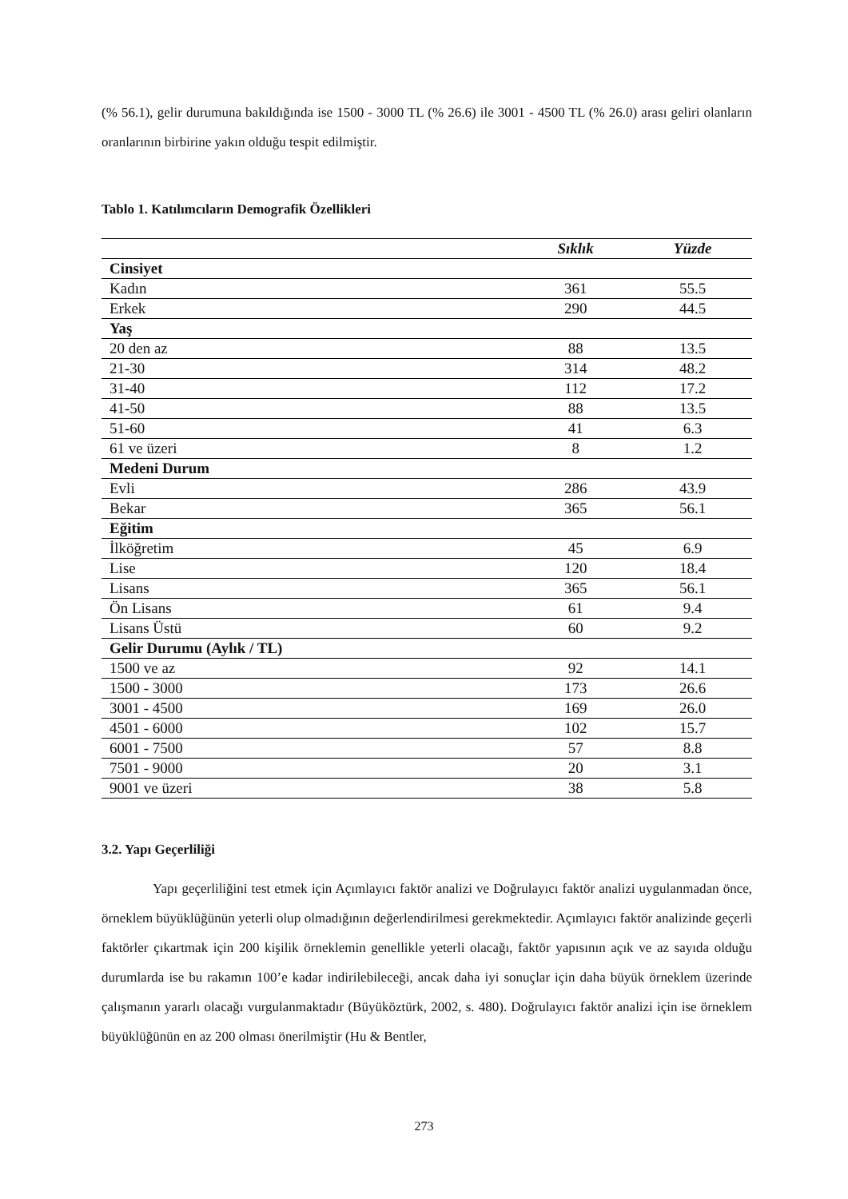(% 56.1), gelir durumuna bakıldığında ise 1500 - 3000 TL (% 26.6) ile 3001 - 4500 TL (% 26.0) arası geliri olanların oranlarının birbirine yakın olduğu tespit edilmiştir.
Tablo 1. Katılımcıların Demografik Özellikleri
| | Sıklık | Yüzde |
| --- | --- | --- |
| Cinsiyet | | |
| Kadın | 361 | 55.5 |
| Erkek | 290 | 44.5 |
| Yaş | | |
| 20 den az | 88 | 13.5 |
| 21-30 | 314 | 48.2 |
| 31-40 | 112 | 17.2 |
| 41-50 | 88 | 13.5 |
| 51-60 | 41 | 6.3 |
| 61 ve üzeri | 8 | 1.2 |
| Medeni Durum | | |
| Evli | 286 | 43.9 |
| Bekar | 365 | 56.1 |
| Eğitim | | |
| İlköğretim | 45 | 6.9 |
| Lise | 120 | 18.4 |
| Lisans | 365 | 56.1 |
| Ön Lisans | 61 | 9.4 |
| Lisans Üstü | 60 | 9.2 |
| Gelir Durumu (Aylık / TL) | | |
| 1500 ve az | 92 | 14.1 |
| 1500 - 3000 | 173 | 26.6 |
| 3001 - 4500 | 169 | 26.0 |
| 4501 - 6000 | 102 | 15.7 |
| 6001 - 7500 | 57 | 8.8 |
| 7501 - 9000 | 20 | 3.1 |
| 9001 ve üzeri | 38 | 5.8 |
3.2. Yapı Geçerliliği
Yapı geçerliliğini test etmek için Açımlayıcı faktör analizi ve Doğrulayıcı faktör analizi uygulanmadan önce, örneklem büyüklüğünün yeterli olup olmadığının değerlendirilmesi gerekmektedir. Açımlayıcı faktör analizinde geçerli faktörler çıkartmak için 200 kişilik örneklemin genellikle yeterli olacağı, faktör yapısının açık ve az sayıda olduğu durumlarda ise bu rakamın 100’e kadar indirilebileceği, ancak daha iyi sonuçlar için daha büyük örneklem üzerinde çalışmanın yararlı olacağı vurgulanmaktadır (Büyüköztürk, 2002, s. 480). Doğrulayıcı faktör analizi için ise örneklem büyüklüğünün en az 200 olması önerilmiştir (Hu & Bentler,
273